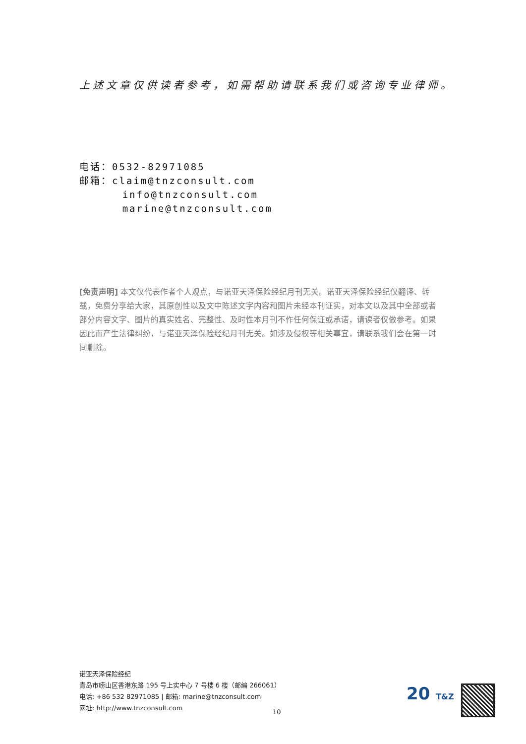上述文章仅供读者参考，如需帮助请联系我们或咨询专业律师。
电话：0532-82971085
邮箱：claim@tnzconsult.com
info@tnzconsult.com
marine@tnzconsult.com
[免责声明] 本文仅代表作者个人观点，与诺亚天泽保险经纪月刊无关。诺亚天泽保险经纪仅翻译、转载，免费分享给大家，其原创性以及文中陈述文字内容和图片未经本刊证实，对本文以及其中全部或者部分内容文字、图片的真实姓名、完整性、及时性本月刊不作任何保证或承诺，请读者仅做参考。如果因此而产生法律纠纷，与诺亚天泽保险经纪月刊无关。如涉及侵权等相关事宜，请联系我们会在第一时间删除。
诺亚天泽保险经纪
青岛市崂山区香港东路 195 号上实中心 7 号楼 6 楼（邮编 266061）
电话: +86 532 82971085 | 邮箱: marine@tnzconsult.com
网址: http://www.tnzconsult.com
10
20 T&Z